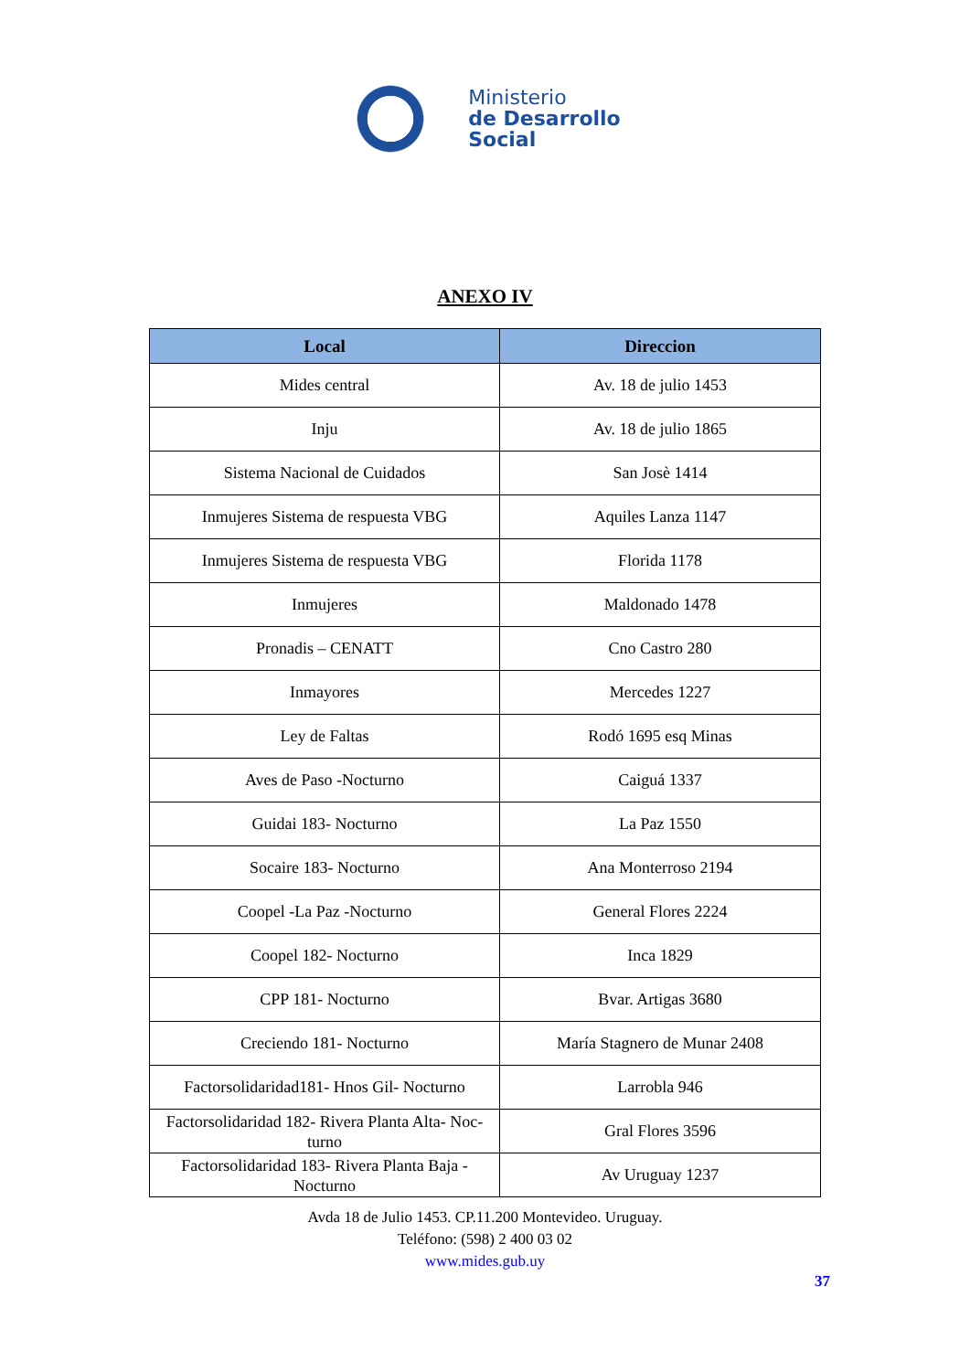Ministerio
de Desarrollo
Social
ANEXO IV
| Local | Direccion |
| --- | --- |
| Mides central | Av. 18 de julio 1453 |
| Inju | Av. 18 de julio 1865 |
| Sistema Nacional de Cuidados | San Josè 1414 |
| Inmujeres Sistema de respuesta VBG | Aquiles Lanza 1147 |
| Inmujeres Sistema de respuesta VBG | Florida 1178 |
| Inmujeres | Maldonado 1478 |
| Pronadis – CENATT | Cno Castro 280 |
| Inmayores | Mercedes 1227 |
| Ley de Faltas | Rodó 1695 esq Minas |
| Aves de Paso -Nocturno | Caiguá 1337 |
| Guidai 183- Nocturno | La Paz 1550 |
| Socaire 183- Nocturno | Ana Monterroso 2194 |
| Coopel -La Paz -Nocturno | General Flores 2224 |
| Coopel 182- Nocturno | Inca 1829 |
| CPP 181- Nocturno | Bvar. Artigas 3680 |
| Creciendo 181- Nocturno | María Stagnero de Munar 2408 |
| Factorsolidaridad181- Hnos Gil- Nocturno | Larrobla 946 |
| Factorsolidaridad 182- Rivera Planta Alta- Noc-turno | Gral Flores 3596 |
| Factorsolidaridad 183- Rivera Planta Baja - Nocturno | Av Uruguay 1237 |
Avda 18 de Julio 1453. CP.11.200 Montevideo. Uruguay.
Teléfono: (598) 2 400 03 02
www.mides.gub.uy
37